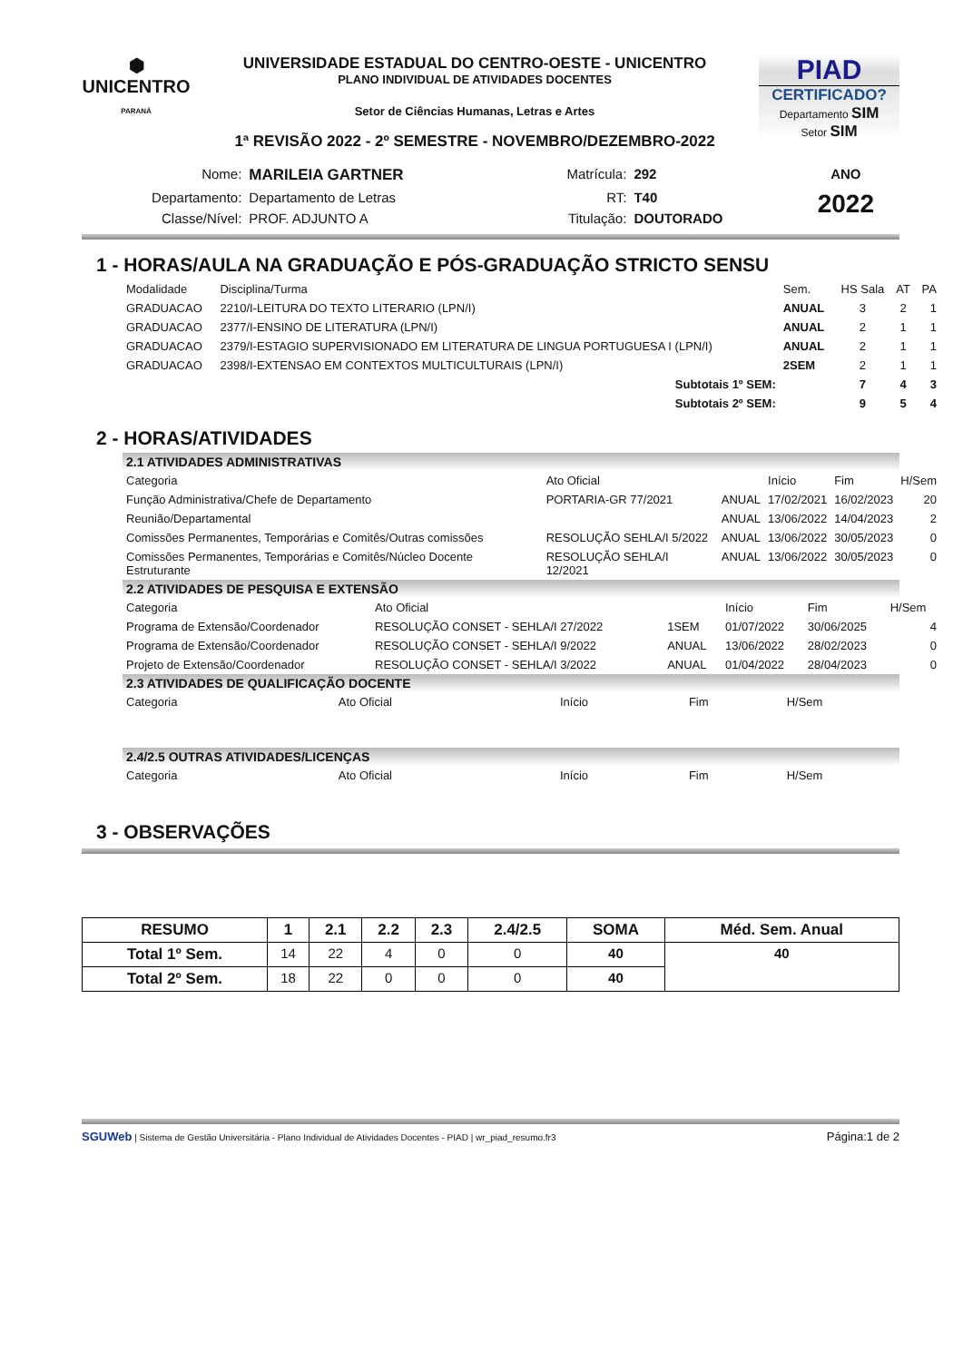⬢
UNICENTRO
PARANÁ
UNIVERSIDADE ESTADUAL DO CENTRO-OESTE - UNICENTRO
PLANO INDIVIDUAL DE ATIVIDADES DOCENTES
Setor de Ciências Humanas, Letras e Artes
1ª REVISÃO 2022 - 2º SEMESTRE - NOVEMBRO/DEZEMBRO-2022
PIAD
CERTIFICADO?
Departamento SIM
Setor SIM
| Nome: | MARILEIA GARTNER | Matrícula: | 292 | ANO |
| Departamento: | Departamento de Letras | RT: | T40 | 2022 |
| Classe/Nível: | PROF. ADJUNTO A | Titulação: | DOUTORADO | |
1 - HORAS/AULA NA GRADUAÇÃO E PÓS-GRADUAÇÃO STRICTO SENSU
| Modalidade | Disciplina/Turma | Sem. | HS Sala | AT | PA |
| --- | --- | --- | --- | --- | --- |
| GRADUACAO | 2210/I-LEITURA DO TEXTO LITERARIO (LPN/I) | ANUAL | 3 | 2 | 1 |
| GRADUACAO | 2377/I-ENSINO DE LITERATURA (LPN/I) | ANUAL | 2 | 1 | 1 |
| GRADUACAO | 2379/I-ESTAGIO SUPERVISIONADO EM LITERATURA DE LINGUA PORTUGUESA I (LPN/I) | ANUAL | 2 | 1 | 1 |
| GRADUACAO | 2398/I-EXTENSAO EM CONTEXTOS MULTICULTURAIS (LPN/I) | 2SEM | 2 | 1 | 1 |
| | Subtotais 1º SEM: | | 7 | 4 | 3 |
| | Subtotais 2º SEM: | | 9 | 5 | 4 |
2 - HORAS/ATIVIDADES
2.1 ATIVIDADES ADMINISTRATIVAS
| Categoria | Ato Oficial | | Início | Fim | H/Sem |
| --- | --- | --- | --- | --- | --- |
| Função Administrativa/Chefe de Departamento | PORTARIA-GR 77/2021 | ANUAL | 17/02/2021 | 16/02/2023 | 20 |
| Reunião/Departamental | | ANUAL | 13/06/2022 | 14/04/2023 | 2 |
| Comissões Permanentes, Temporárias e Comitês/Outras comissões | RESOLUÇÃO SEHLA/I 5/2022 | ANUAL | 13/06/2022 | 30/05/2023 | 0 |
| Comissões Permanentes, Temporárias e Comitês/Núcleo Docente Estruturante | RESOLUÇÃO SEHLA/I 12/2021 | ANUAL | 13/06/2022 | 30/05/2023 | 0 |
2.2 ATIVIDADES DE PESQUISA E EXTENSÃO
| Categoria | Ato Oficial | | Início | Fim | H/Sem |
| --- | --- | --- | --- | --- | --- |
| Programa de Extensão/Coordenador | RESOLUÇÃO CONSET - SEHLA/I 27/2022 | 1SEM | 01/07/2022 | 30/06/2025 | 4 |
| Programa de Extensão/Coordenador | RESOLUÇÃO CONSET - SEHLA/I 9/2022 | ANUAL | 13/06/2022 | 28/02/2023 | 0 |
| Projeto de Extensão/Coordenador | RESOLUÇÃO CONSET - SEHLA/I 3/2022 | ANUAL | 01/04/2022 | 28/04/2023 | 0 |
2.3 ATIVIDADES DE QUALIFICAÇÃO DOCENTE
| Categoria | Ato Oficial | Início | Fim | H/Sem |
| --- | --- | --- | --- | --- |
2.4/2.5 OUTRAS ATIVIDADES/LICENÇAS
| Categoria | Ato Oficial | Início | Fim | H/Sem |
| --- | --- | --- | --- | --- |
3 - OBSERVAÇÕES
| RESUMO | 1 | 2.1 | 2.2 | 2.3 | 2.4/2.5 | SOMA | Méd. Sem. Anual |
| --- | --- | --- | --- | --- | --- | --- | --- |
| Total 1º Sem. | 14 | 22 | 4 | 0 | 0 | 40 | 40 |
| Total 2º Sem. | 18 | 22 | 0 | 0 | 0 | 40 | |
SGUWeb | Sistema de Gestão Universitária - Plano Individual de Atividades Docentes - PIAD | wr_piad_resumo.fr3 Página:1 de 2